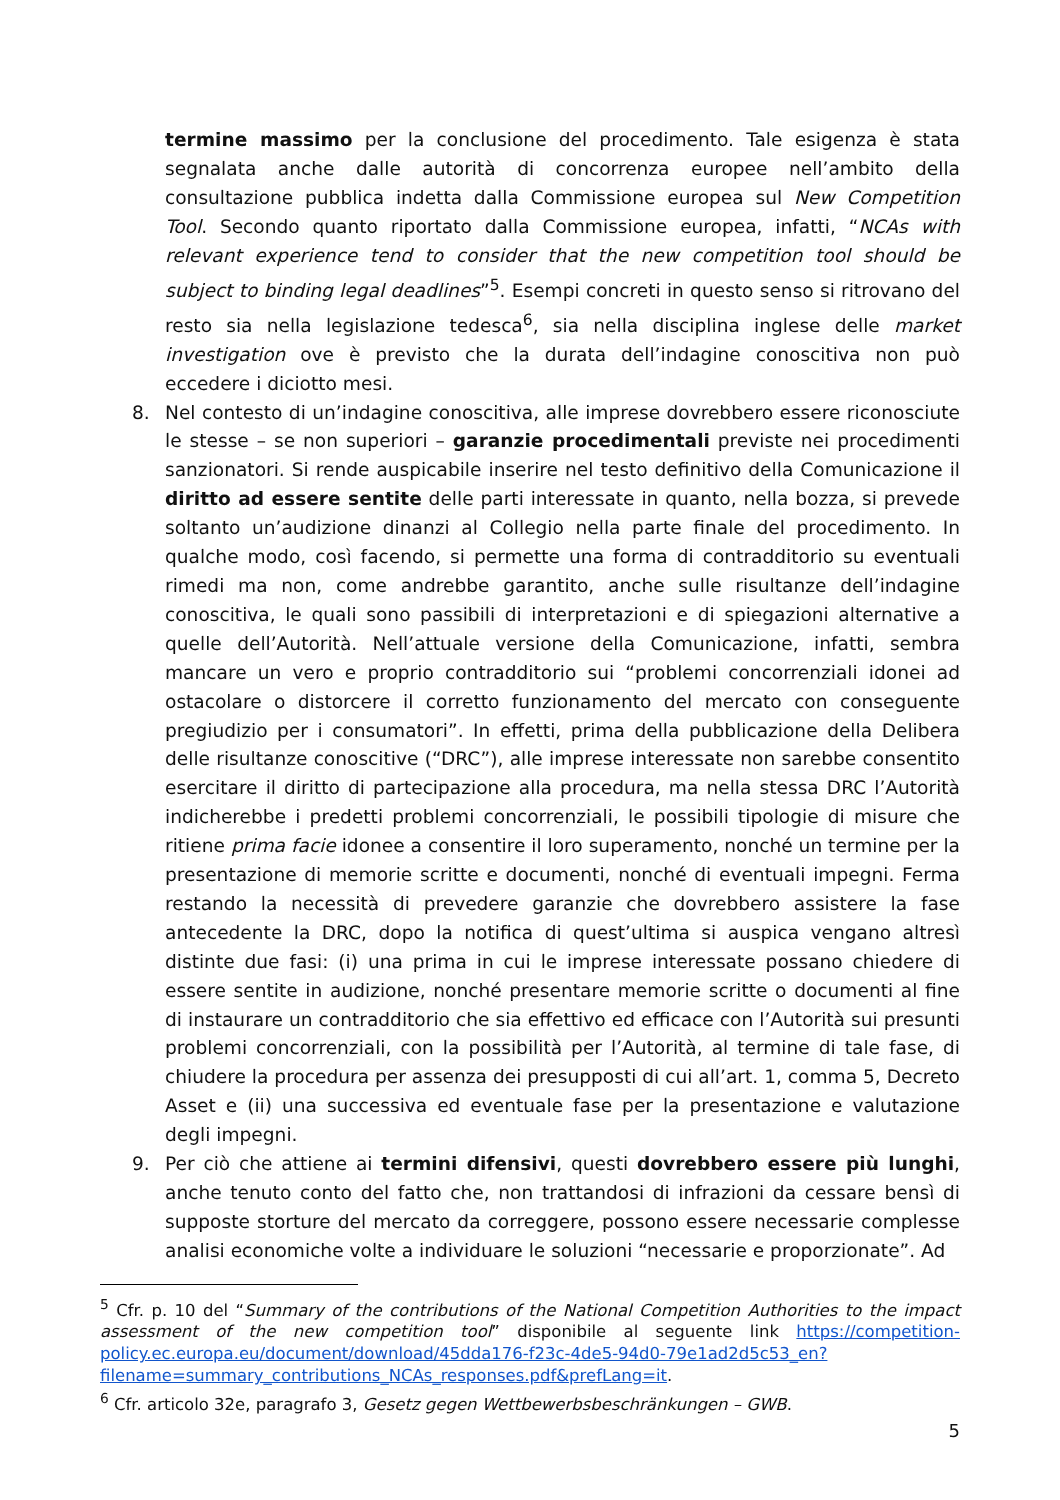termine massimo per la conclusione del procedimento. Tale esigenza è stata segnalata anche dalle autorità di concorrenza europee nell’ambito della consultazione pubblica indetta dalla Commissione europea sul New Competition Tool. Secondo quanto riportato dalla Commissione europea, infatti, “NCAs with relevant experience tend to consider that the new competition tool should be subject to binding legal deadlines”<sup>5</sup>. Esempi concreti in questo senso si ritrovano del resto sia nella legislazione tedesca<sup>6</sup>, sia nella disciplina inglese delle market investigation ove è previsto che la durata dell’indagine conoscitiva non può eccedere i diciotto mesi.
8. Nel contesto di un’indagine conoscitiva, alle imprese dovrebbero essere riconosciute le stesse – se non superiori – garanzie procedimentali previste nei procedimenti sanzionatori. Si rende auspicabile inserire nel testo definitivo della Comunicazione il diritto ad essere sentite delle parti interessate in quanto, nella bozza, si prevede soltanto un’audizione dinanzi al Collegio nella parte finale del procedimento. In qualche modo, così facendo, si permette una forma di contradditorio su eventuali rimedi ma non, come andrebbe garantito, anche sulle risultanze dell’indagine conoscitiva, le quali sono passibili di interpretazioni e di spiegazioni alternative a quelle dell’Autorità. Nell’attuale versione della Comunicazione, infatti, sembra mancare un vero e proprio contradditorio sui “problemi concorrenziali idonei ad ostacolare o distorcere il corretto funzionamento del mercato con conseguente pregiudizio per i consumatori”. In effetti, prima della pubblicazione della Delibera delle risultanze conoscitive (“DRC”), alle imprese interessate non sarebbe consentito esercitare il diritto di partecipazione alla procedura, ma nella stessa DRC l’Autorità indicherebbe i predetti problemi concorrenziali, le possibili tipologie di misure che ritiene prima facie idonee a consentire il loro superamento, nonché un termine per la presentazione di memorie scritte e documenti, nonché di eventuali impegni. Ferma restando la necessità di prevedere garanzie che dovrebbero assistere la fase antecedente la DRC, dopo la notifica di quest’ultima si auspica vengano altresì distinte due fasi: (i) una prima in cui le imprese interessate possano chiedere di essere sentite in audizione, nonché presentare memorie scritte o documenti al fine di instaurare un contradditorio che sia effettivo ed efficace con l’Autorità sui presunti problemi concorrenziali, con la possibilità per l’Autorità, al termine di tale fase, di chiudere la procedura per assenza dei presupposti di cui all’art. 1, comma 5, Decreto Asset e (ii) una successiva ed eventuale fase per la presentazione e valutazione degli impegni.
9. Per ciò che attiene ai termini difensivi, questi dovrebbero essere più lunghi, anche tenuto conto del fatto che, non trattandosi di infrazioni da cessare bensì di supposte storture del mercato da correggere, possono essere necessarie complesse analisi economiche volte a individuare le soluzioni “necessarie e proporzionate”. Ad
<sup>5</sup> Cfr. p. 10 del “Summary of the contributions of the National Competition Authorities to the impact assessment of the new competition tool” disponibile al seguente link https://competition-policy.ec.europa.eu/document/download/45dda176-f23c-4de5-94d0-79e1ad2d5c53_en?filename=summary_contributions_NCAs_responses.pdf&prefLang=it.
<sup>6</sup> Cfr. articolo 32e, paragrafo 3, Gesetz gegen Wettbewerbsbeschränkungen – GWB.
5